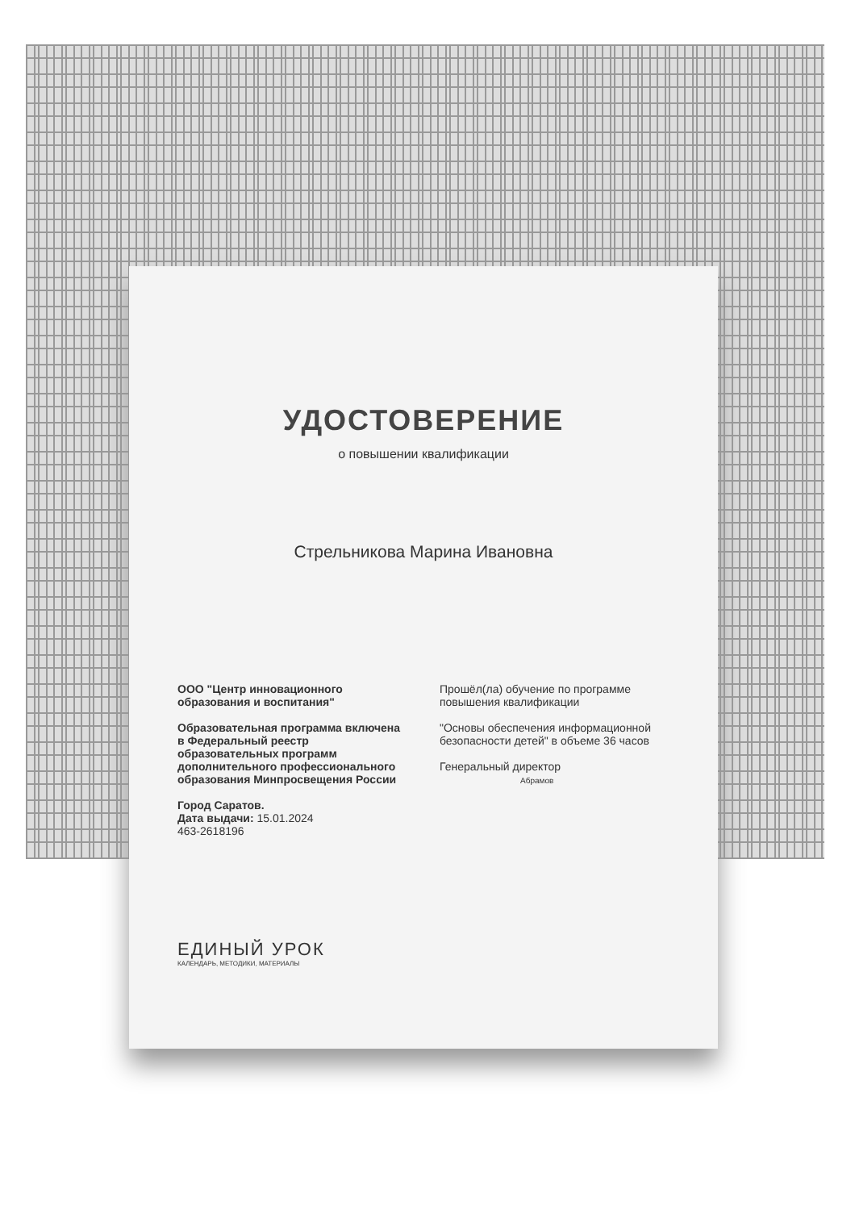УДОСТОВЕРЕНИЕ
о повышении квалификации
Стрельникова Марина Ивановна
ООО "Центр инновационного образования и воспитания"
Образовательная программа включена в Федеральный реестр образовательных программ дополнительного профессионального образования Минпросвещения России
Город Саратов.
Дата выдачи: 15.01.2024
463-2618196
Прошёл(ла) обучение по программе повышения квалификации
"Основы обеспечения информационной безопасности детей" в объеме 36 часов
Генеральный директор
Абрамов
ЕДИНЫЙ УРОК
КАЛЕНДАРЬ, МЕТОДИКИ, МАТЕРИАЛЫ